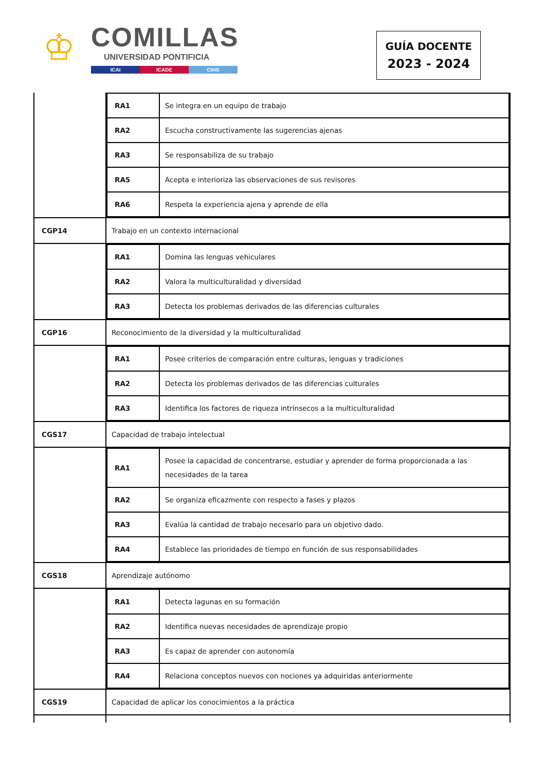♔
COMILLAS
UNIVERSIDAD PONTIFICIA
ICAI ICADE CIHS
GUÍA DOCENTE
2023 - 2024
| | / RA1 / Se integra en un equipo de trabajo / / RA2 / Escucha constructivamente las sugerencias ajenas / / RA3 / Se responsabiliza de su trabajo / / RA5 / Acepta e interioriza las observaciones de sus revisores / / RA6 / Respeta la experiencia ajena y aprende de ella / |
| CGP14 | Trabajo en un contexto internacional |
| | / RA1 / Domina las lenguas vehiculares / / RA2 / Valora la multiculturalidad y diversidad / / RA3 / Detecta los problemas derivados de las diferencias culturales / |
| CGP16 | Reconocimiento de la diversidad y la multiculturalidad |
| | / RA1 / Posee criterios de comparación entre culturas, lenguas y tradiciones / / RA2 / Detecta los problemas derivados de las diferencias culturales / / RA3 / Identifica los factores de riqueza intrínsecos a la multiculturalidad / |
| CGS17 | Capacidad de trabajo intelectual |
| | / RA1 / Posee la capacidad de concentrarse, estudiar y aprender de forma proporcionada a las necesidades de la tarea / / RA2 / Se organiza eficazmente con respecto a fases y plazos / / RA3 / Evalúa la cantidad de trabajo necesario para un objetivo dado. / / RA4 / Establece las prioridades de tiempo en función de sus responsabilidades / |
| CGS18 | Aprendizaje autónomo |
| | / RA1 / Detecta lagunas en su formación / / RA2 / Identifica nuevas necesidades de aprendizaje propio / / RA3 / Es capaz de aprender con autonomía / / RA4 / Relaciona conceptos nuevos con nociones ya adquiridas anteriormente / |
| CGS19 | Capacidad de aplicar los conocimientos a la práctica |